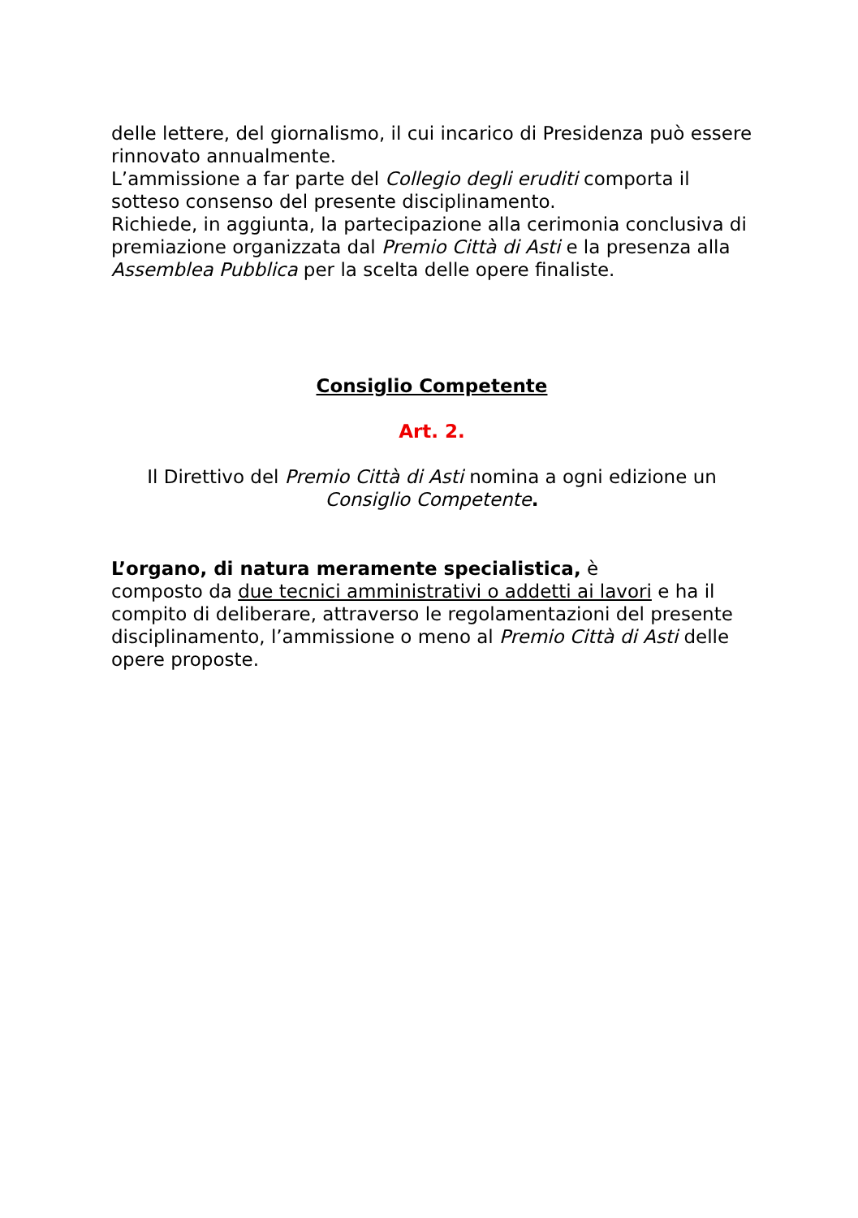delle lettere, del giornalismo, il cui incarico di Presidenza può essere rinnovato annualmente.
L’ammissione a far parte del Collegio degli eruditi comporta il sotteso consenso del presente disciplinamento.
Richiede, in aggiunta, la partecipazione alla cerimonia conclusiva di premiazione organizzata dal Premio Città di Asti e la presenza alla Assemblea Pubblica per la scelta delle opere finaliste.
Consiglio Competente
Art. 2.
Il Direttivo del Premio Città di Asti nomina a ogni edizione un Consiglio Competente.
L’organo, di natura meramente specialistica, è
composto da due tecnici amministrativi o addetti ai lavori e ha il compito di deliberare, attraverso le regolamentazioni del presente disciplinamento, l’ammissione o meno al Premio Città di Asti delle opere proposte.